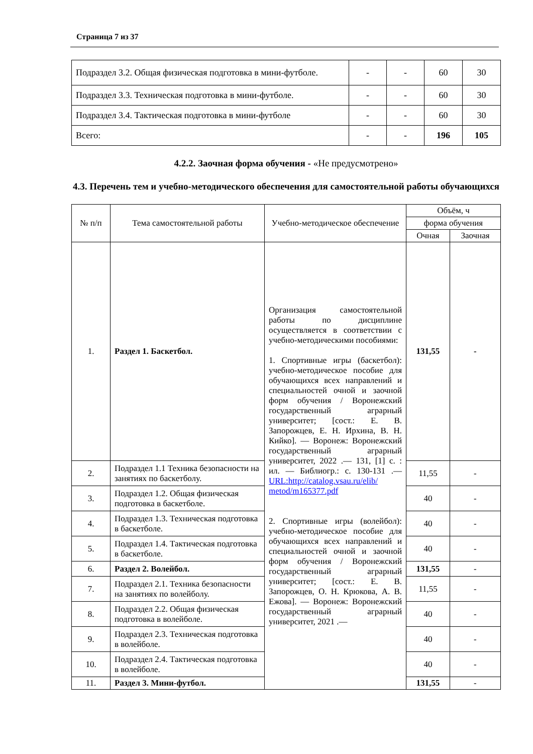Страница 7 из 37
| Подраздел 3.2. Общая физическая подготовка в мини-футболе. | - | - | 60 | 30 |
| Подраздел 3.3. Техническая подготовка в мини-футболе. | - | - | 60 | 30 |
| Подраздел 3.4. Тактическая подготовка в мини-футболе | - | - | 60 | 30 |
| Всего: | - | - | 196 | 105 |
4.2.2. Заочная форма обучения - «Не предусмотрено»
4.3. Перечень тем и учебно-методического обеспечения для самостоятельной работы обучающихся
| № п/п | Тема самостоятельной работы | Учебно-методическое обеспечение | Объём, ч | |
| --- | --- | --- | --- | --- |
| | | | форма обучения | |
| | | | Очная | Заочная |
| 1. | Раздел 1. Баскетбол. | Организация самостоятельной работы по дисциплине осуществляется в соответствии с учебно-методическими пособиями: 1. Спортивные игры (баскетбол): учебно-методическое пособие для обучающихся всех направлений и специальностей очной и заочной форм обучения / Воронежский государственный аграрный университет; [сост.: Е. В. Запорожцев, Е. Н. Ирхина, В. Н. Кийко]. — Воронеж: Воронежский государственный аграрный университет, 2022 .— 131, [1] с. : ил. — Библиогр.: с. 130-131 .— URL:http://catalog.vsau.ru/elib/ metod/m165377.pdf 2. Спортивные игры (волейбол): учебно-методическое пособие для обучающихся всех направлений и специальностей очной и заочной форм обучения / Воронежский государственный аграрный университет; [сост.: Е. В. Запорожцев, О. Н. Крюкова, А. В. Ежова]. — Воронеж: Воронежский государственный аграрный университет, 2021 .— | 131,55 | - |
| 2. | Подраздел 1.1 Техника безопасности на занятиях по баскетболу. | | 11,55 | - |
| 3. | Подраздел 1.2. Общая физическая подготовка в баскетболе. | | 40 | - |
| 4. | Подраздел 1.3. Техническая подготовка в баскетболе. | | 40 | - |
| 5. | Подраздел 1.4. Тактическая подготовка в баскетболе. | | 40 | - |
| 6. | Раздел 2. Волейбол. | | 131,55 | - |
| 7. | Подраздел 2.1. Техника безопасности на занятиях по волейболу. | | 11,55 | - |
| 8. | Подраздел 2.2. Общая физическая подготовка в волейболе. | | 40 | - |
| 9. | Подраздел 2.3. Техническая подготовка в волейболе. | | 40 | - |
| 10. | Подраздел 2.4. Тактическая подготовка в волейболе. | | 40 | - |
| 11. | Раздел 3. Мини-футбол. | | 131,55 | - |